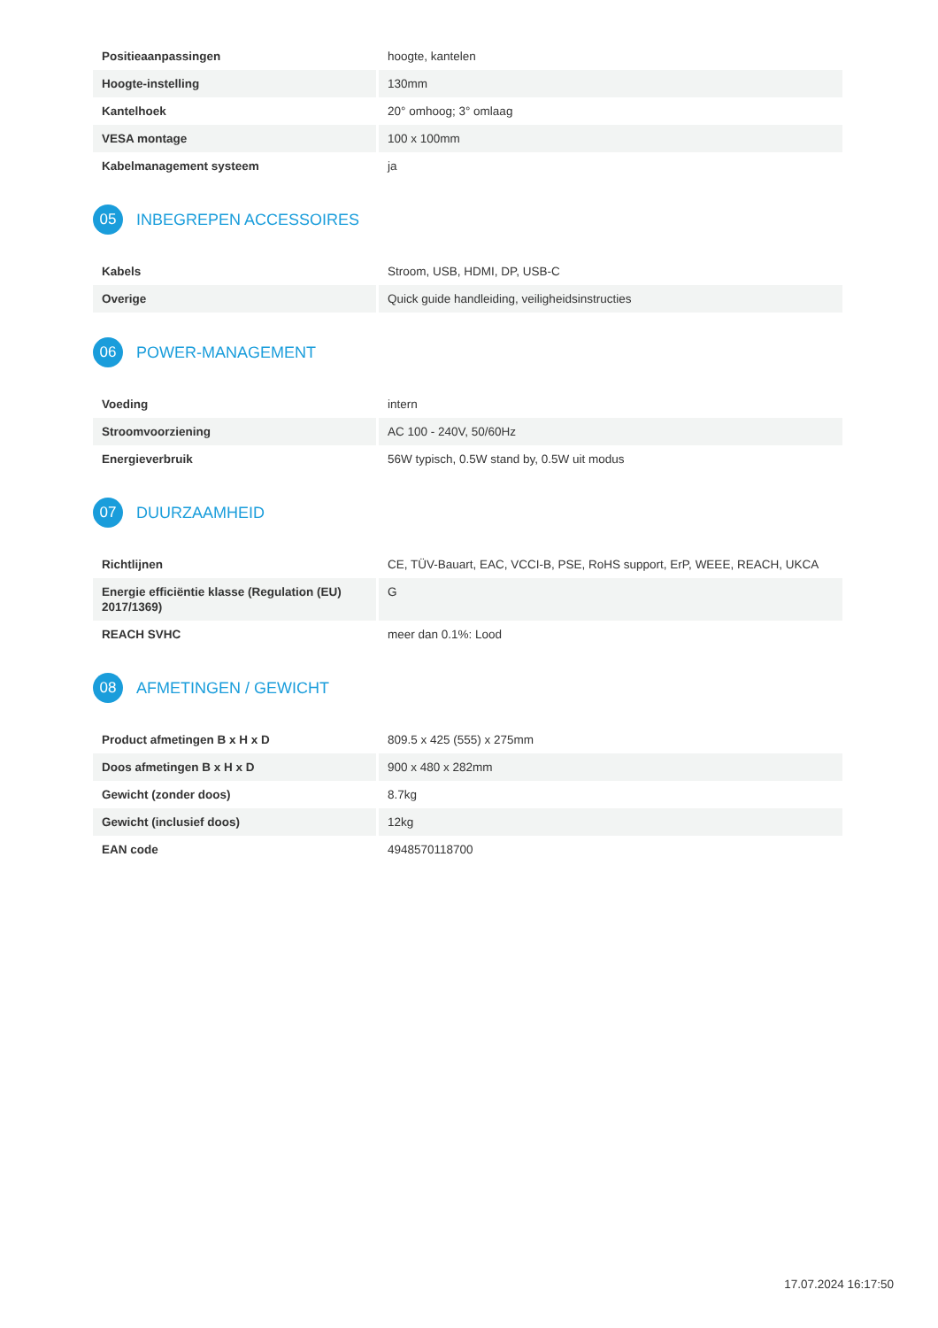| Positieaanpassingen | hoogte, kantelen |
| Hoogte-instelling | 130mm |
| Kantelhoek | 20° omhoog; 3° omlaag |
| VESA montage | 100 x 100mm |
| Kabelmanagement systeem | ja |
05 INBEGREPEN ACCESSOIRES
| Kabels | Stroom, USB, HDMI, DP, USB-C |
| Overige | Quick guide handleiding, veiligheidsinstructies |
06 POWER-MANAGEMENT
| Voeding | intern |
| Stroomvoorziening | AC 100 - 240V, 50/60Hz |
| Energieverbruik | 56W typisch, 0.5W stand by, 0.5W uit modus |
07 DUURZAAMHEID
| Richtlijnen | CE, TÜV-Bauart, EAC, VCCI-B, PSE, RoHS support, ErP, WEEE, REACH, UKCA |
| Energie efficiëntie klasse (Regulation (EU) 2017/1369) | G |
| REACH SVHC | meer dan 0.1%: Lood |
08 AFMETINGEN / GEWICHT
| Product afmetingen B x H x D | 809.5 x 425 (555) x 275mm |
| Doos afmetingen B x H x D | 900 x 480 x 282mm |
| Gewicht (zonder doos) | 8.7kg |
| Gewicht (inclusief doos) | 12kg |
| EAN code | 4948570118700 |
17.07.2024 16:17:50